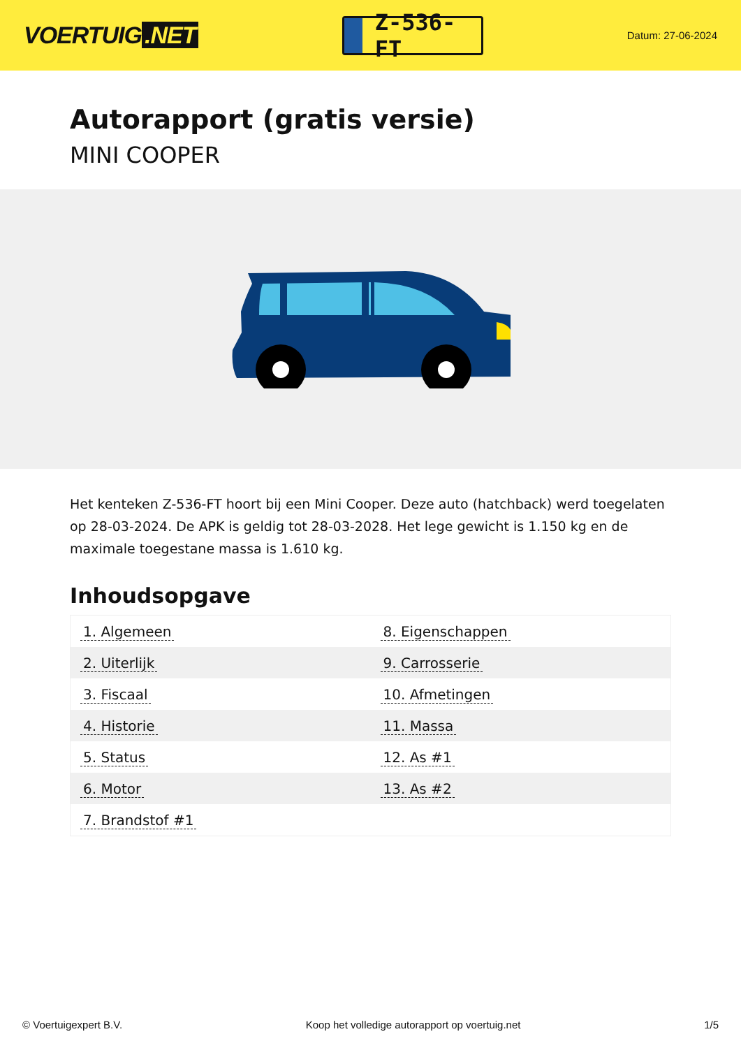VOERTUIG.NET
Z-536-FT
Datum: 27-06-2024
Autorapport (gratis versie)
MINI COOPER
Het kenteken Z-536-FT hoort bij een Mini Cooper. Deze auto (hatchback) werd toegelaten op 28-03-2024. De APK is geldig tot 28-03-2028. Het lege gewicht is 1.150 kg en de maximale toegestane massa is 1.610 kg.
Inhoudsopgave
| 1. Algemeen | 8. Eigenschappen |
| 2. Uiterlijk | 9. Carrosserie |
| 3. Fiscaal | 10. Afmetingen |
| 4. Historie | 11. Massa |
| 5. Status | 12. As #1 |
| 6. Motor | 13. As #2 |
| 7. Brandstof #1 | |
© Voertuigexpert B.V. Koop het volledige autorapport op voertuig.net 1/5